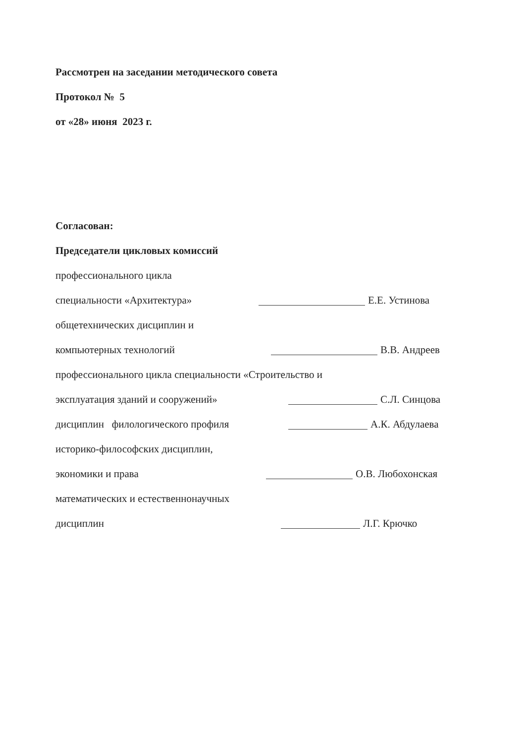Рассмотрен на заседании методического совета
Протокол № 5
от «28» июня 2023 г.
Согласован:
Председатели цикловых комиссий
профессионального цикла
специальности «Архитектура» Е.Е. Устинова
общетехнических дисциплин и
компьютерных технологий В.В. Андреев
профессионального цикла специальности «Строительство и
эксплуатация зданий и сооружений» С.Л. Синцова
дисциплин филологического профиля А.К. Абдулаева
историко-философских дисциплин,
экономики и права О.В. Любохонская
математических и естественнонаучных
дисциплин Л.Г. Крючко